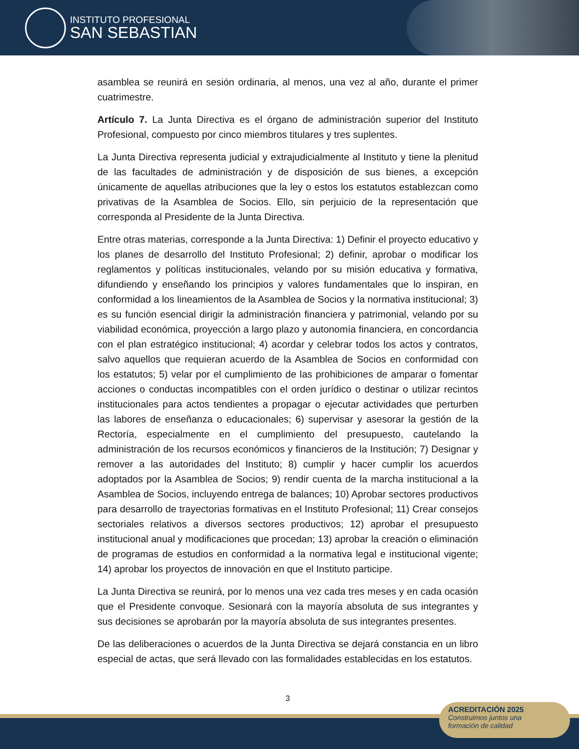INSTITUTO PROFESIONAL
SAN SEBASTIAN
asamblea se reunirá en sesión ordinaria, al menos, una vez al año, durante el primer cuatrimestre.
Artículo 7. La Junta Directiva es el órgano de administración superior del Instituto Profesional, compuesto por cinco miembros titulares y tres suplentes.
La Junta Directiva representa judicial y extrajudicialmente al Instituto y tiene la plenitud de las facultades de administración y de disposición de sus bienes, a excepción únicamente de aquellas atribuciones que la ley o estos los estatutos establezcan como privativas de la Asamblea de Socios. Ello, sin perjuicio de la representación que corresponda al Presidente de la Junta Directiva.
Entre otras materias, corresponde a la Junta Directiva: 1) Definir el proyecto educativo y los planes de desarrollo del Instituto Profesional; 2) definir, aprobar o modificar los reglamentos y políticas institucionales, velando por su misión educativa y formativa, difundiendo y enseñando los principios y valores fundamentales que lo inspiran, en conformidad a los lineamientos de la Asamblea de Socios y la normativa institucional; 3) es su función esencial dirigir la administración financiera y patrimonial, velando por su viabilidad económica, proyección a largo plazo y autonomía financiera, en concordancia con el plan estratégico institucional; 4) acordar y celebrar todos los actos y contratos, salvo aquellos que requieran acuerdo de la Asamblea de Socios en conformidad con los estatutos; 5) velar por el cumplimiento de las prohibiciones de amparar o fomentar acciones o conductas incompatibles con el orden jurídico o destinar o utilizar recintos institucionales para actos tendientes a propagar o ejecutar actividades que perturben las labores de enseñanza o educacionales; 6) supervisar y asesorar la gestión de la Rectoría, especialmente en el cumplimiento del presupuesto, cautelando la administración de los recursos económicos y financieros de la Institución; 7) Designar y remover a las autoridades del Instituto; 8) cumplir y hacer cumplir los acuerdos adoptados por la Asamblea de Socios; 9) rendir cuenta de la marcha institucional a la Asamblea de Socios, incluyendo entrega de balances; 10) Aprobar sectores productivos para desarrollo de trayectorias formativas en el Instituto Profesional; 11) Crear consejos sectoriales relativos a diversos sectores productivos; 12) aprobar el presupuesto institucional anual y modificaciones que procedan; 13) aprobar la creación o eliminación de programas de estudios en conformidad a la normativa legal e institucional vigente; 14) aprobar los proyectos de innovación en que el Instituto participe.
La Junta Directiva se reunirá, por lo menos una vez cada tres meses y en cada ocasión que el Presidente convoque. Sesionará con la mayoría absoluta de sus integrantes y sus decisiones se aprobarán por la mayoría absoluta de sus integrantes presentes.
De las deliberaciones o acuerdos de la Junta Directiva se dejará constancia en un libro especial de actas, que será llevado con las formalidades establecidas en los estatutos.
3
ACREDITACIÓN 2025
Construimos juntos una
formación de calidad